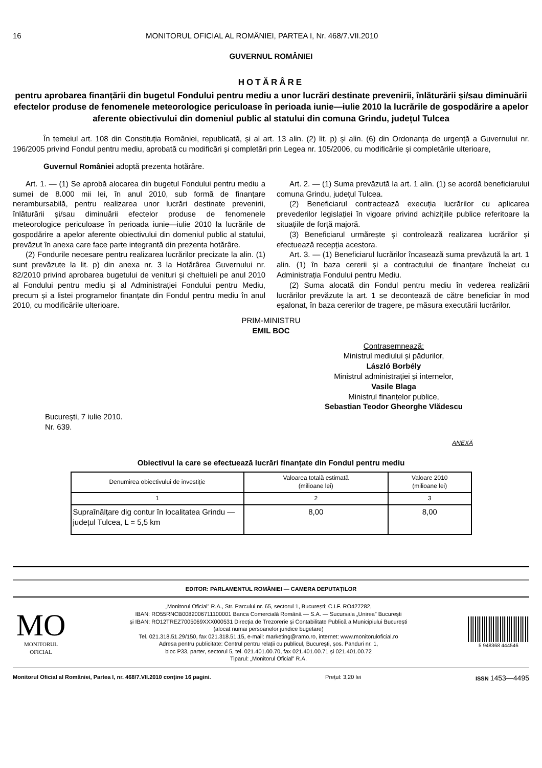16 MONITORUL OFICIAL AL ROMÂNIEI, PARTEA I, Nr. 468/7.VII.2010
GUVERNUL ROMÂNIEI
HOTĂRÂRE
pentru aprobarea finanțării din bugetul Fondului pentru mediu a unor lucrări destinate prevenirii, înlăturării și/sau diminuării efectelor produse de fenomenele meteorologice periculoase în perioada iunie—iulie 2010 la lucrările de gospodărire a apelor aferente obiectivului din domeniul public al statului din comuna Grindu, județul Tulcea
În temeiul art. 108 din Constituția României, republicată, și al art. 13 alin. (2) lit. p) și alin. (6) din Ordonanța de urgență a Guvernului nr. 196/2005 privind Fondul pentru mediu, aprobată cu modificări și completări prin Legea nr. 105/2006, cu modificările și completările ulterioare,
Guvernul României adoptă prezenta hotărâre.
Art. 1. — (1) Se aprobă alocarea din bugetul Fondului pentru mediu a sumei de 8.000 mii lei, în anul 2010, sub formă de finanțare nerambursabilă, pentru realizarea unor lucrări destinate prevenirii, înlăturării și/sau diminuării efectelor produse de fenomenele meteorologice periculoase în perioada iunie—iulie 2010 la lucrările de gospodărire a apelor aferente obiectivului din domeniul public al statului, prevăzut în anexa care face parte integrantă din prezenta hotărâre.
(2) Fondurile necesare pentru realizarea lucrărilor precizate la alin. (1) sunt prevăzute la lit. p) din anexa nr. 3 la Hotărârea Guvernului nr. 82/2010 privind aprobarea bugetului de venituri și cheltuieli pe anul 2010 al Fondului pentru mediu și al Administrației Fondului pentru Mediu, precum și a listei programelor finanțate din Fondul pentru mediu în anul 2010, cu modificările ulterioare.
Art. 2. — (1) Suma prevăzută la art. 1 alin. (1) se acordă beneficiarului comuna Grindu, județul Tulcea.
(2) Beneficiarul contractează execuția lucrărilor cu aplicarea prevederilor legislației în vigoare privind achizițiile publice referitoare la situațiile de forță majoră.
(3) Beneficiarul urmărește și controlează realizarea lucrărilor și efectuează recepția acestora.
Art. 3. — (1) Beneficiarul lucrărilor încasează suma prevăzută la art. 1 alin. (1) în baza cererii și a contractului de finanțare încheiat cu Administrația Fondului pentru Mediu.
(2) Suma alocată din Fondul pentru mediu în vederea realizării lucrărilor prevăzute la art. 1 se decontează de către beneficiar în mod eșalonat, în baza cererilor de tragere, pe măsura executării lucrărilor.
PRIM-MINISTRU
EMIL BOC
Contrasemnează:
Ministrul mediului și pădurilor,
László Borbély
Ministrul administrației și internelor,
Vasile Blaga
Ministrul finanțelor publice,
Sebastian Teodor Gheorghe Vlădescu
București, 7 iulie 2010.
Nr. 639.
ANEXĂ
Obiectivul la care se efectuează lucrări finanțate din Fondul pentru mediu
| Denumirea obiectivului de investiție | Valoarea totală estimată (milioane lei) | Valoare 2010 (milioane lei) |
| --- | --- | --- |
| 1 | 2 | 3 |
| Supraînălțare dig contur în localitatea Grindu — județul Tulcea, L = 5,5 km | 8,00 | 8,00 |
EDITOR: PARLAMENTUL ROMÂNIEI — CAMERA DEPUTAȚILOR
MO
MONITORUL
OFICIAL
„Monitorul Oficial” R.A., Str. Parcului nr. 65, sectorul 1, București; C.I.F. RO427282,
IBAN: RO55RNCB0082006711100001 Banca Comercială Română — S.A. — Sucursala „Unirea” București
și IBAN: RO12TREZ7005069XXX000531 Direcția de Trezorerie și Contabilitate Publică a Municipiului București
(alocat numai persoanelor juridice bugetare)
Tel. 021.318.51.29/150, fax 021.318.51.15, e-mail: marketing@ramo.ro, internet: www.monitoruloficial.ro
Adresa pentru publicitate: Centrul pentru relații cu publicul, București, șos. Panduri nr. 1,
bloc P33, parter, sectorul 5, tel. 021.401.00.70, fax 021.401.00.71 și 021.401.00.72
Tiparul: „Monitorul Oficial” R.A.
5 948368 444546
Monitorul Oficial al României, Partea I, nr. 468/7.VII.2010 conține 16 pagini. Prețul: 3,20 lei ISSN 1453—4495